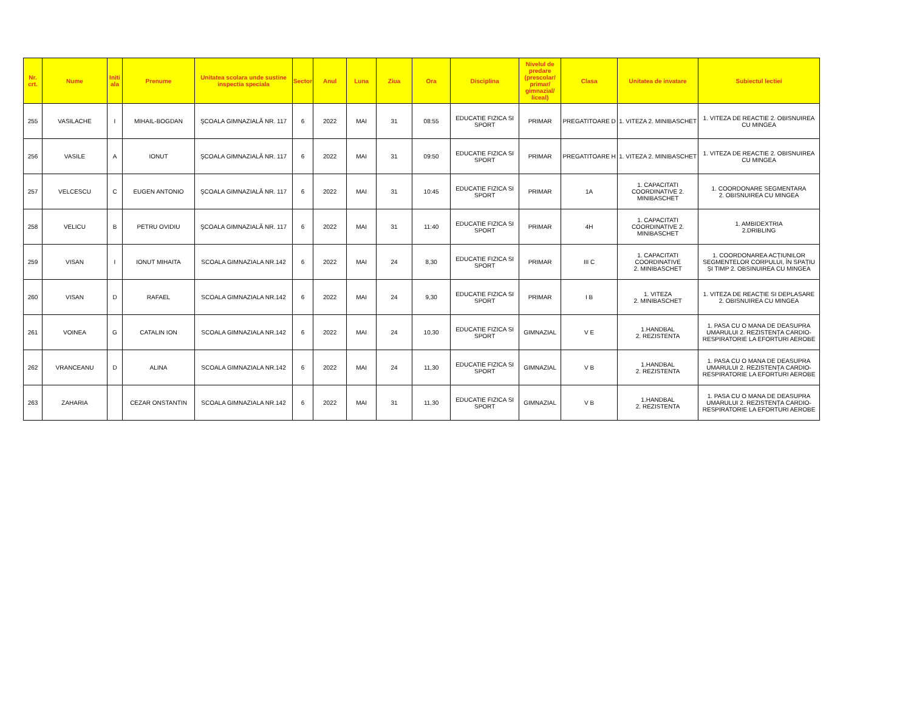| Nr. crt. | Nume | Initi ala | Prenume | Unitatea scolara unde sustine inspectia speciala | Sector | Anul | Luna | Ziua | Ora | Disciplina | Nivelul de predare (prescolar/ primar/ gimnazial/ liceal) | Clasa | Unitatea de invatare | Subiectul lectiei |
| --- | --- | --- | --- | --- | --- | --- | --- | --- | --- | --- | --- | --- | --- | --- |
| 255 | VASILACHE | I | MIHAIL-BOGDAN | ŞCOALA GIMNAZIALĂ NR. 117 | 6 | 2022 | MAI | 31 | 08:55 | EDUCATIE FIZICA SI SPORT | PRIMAR | PREGATITOARE D | 1. VITEZA 2. MINIBASCHET | 1. VITEZA DE REACTIE 2. OBISNUIREA CU MINGEA |
| 256 | VASILE | A | IONUT | ŞCOALA GIMNAZIALĂ NR. 117 | 6 | 2022 | MAI | 31 | 09:50 | EDUCATIE FIZICA SI SPORT | PRIMAR | PREGATITOARE H | 1. VITEZA 2. MINIBASCHET | 1. VITEZA DE REACTIE 2. OBISNUIREA CU MINGEA |
| 257 | VELCESCU | C | EUGEN ANTONIO | ŞCOALA GIMNAZIALĂ NR. 117 | 6 | 2022 | MAI | 31 | 10:45 | EDUCATIE FIZICA SI SPORT | PRIMAR | 1A | 1. CAPACITATI COORDINATIVE 2. MINIBASCHET | 1. COORDONARE SEGMENTARA 2. OBISNUIREA CU MINGEA |
| 258 | VELICU | B | PETRU OVIDIU | ŞCOALA GIMNAZIALĂ NR. 117 | 6 | 2022 | MAI | 31 | 11:40 | EDUCATIE FIZICA SI SPORT | PRIMAR | 4H | 1. CAPACITATI COORDINATIVE 2. MINIBASCHET | 1. AMBIDEXTRIA 2.DRIBLING |
| 259 | VISAN | I | IONUT MIHAITA | SCOALA GIMNAZIALA NR.142 | 6 | 2022 | MAI | 24 | 8,30 | EDUCATIE FIZICA SI SPORT | PRIMAR | III C | 1. CAPACITATI COORDINATIVE 2. MINIBASCHET | 1. COORDONAREA ACȚIUNILOR SEGMENTELOR CORPULUI, ÎN SPAȚIU ȘI TIMP 2. OBSINUIREA CU MINGEA |
| 260 | VISAN | D | RAFAEL | SCOALA GIMNAZIALA NR.142 | 6 | 2022 | MAI | 24 | 9,30 | EDUCATIE FIZICA SI SPORT | PRIMAR | I B | 1. VITEZA 2. MINIBASCHET | 1. VITEZA DE REACȚIE SI DEPLASARE 2. OBISNUIREA CU MINGEA |
| 261 | VOINEA | G | CATALIN ION | SCOALA GIMNAZIALA NR.142 | 6 | 2022 | MAI | 24 | 10,30 | EDUCATIE FIZICA SI SPORT | GIMNAZIAL | V E | 1.HANDBAL 2. REZISTENTA | 1. PASA CU O MANA DE DEASUPRA UMARULUI 2. REZISTENȚA CARDIO-RESPIRATORIE LA EFORTURI AEROBE |
| 262 | VRANCEANU | D | ALINA | SCOALA GIMNAZIALA NR.142 | 6 | 2022 | MAI | 24 | 11,30 | EDUCATIE FIZICA SI SPORT | GIMNAZIAL | V B | 1.HANDBAL 2. REZISTENTA | 1. PASA CU O MANA DE DEASUPRA UMARULUI 2. REZISTENȚA CARDIO-RESPIRATORIE LA EFORTURI AEROBE |
| 263 | ZAHARIA | | CEZAR ONSTANTIN | SCOALA GIMNAZIALA NR.142 | 6 | 2022 | MAI | 31 | 11,30 | EDUCATIE FIZICA SI SPORT | GIMNAZIAL | V B | 1.HANDBAL 2. REZISTENTA | 1. PASA CU O MANA DE DEASUPRA UMARULUI 2. REZISTENȚA CARDIO-RESPIRATORIE LA EFORTURI AEROBE |